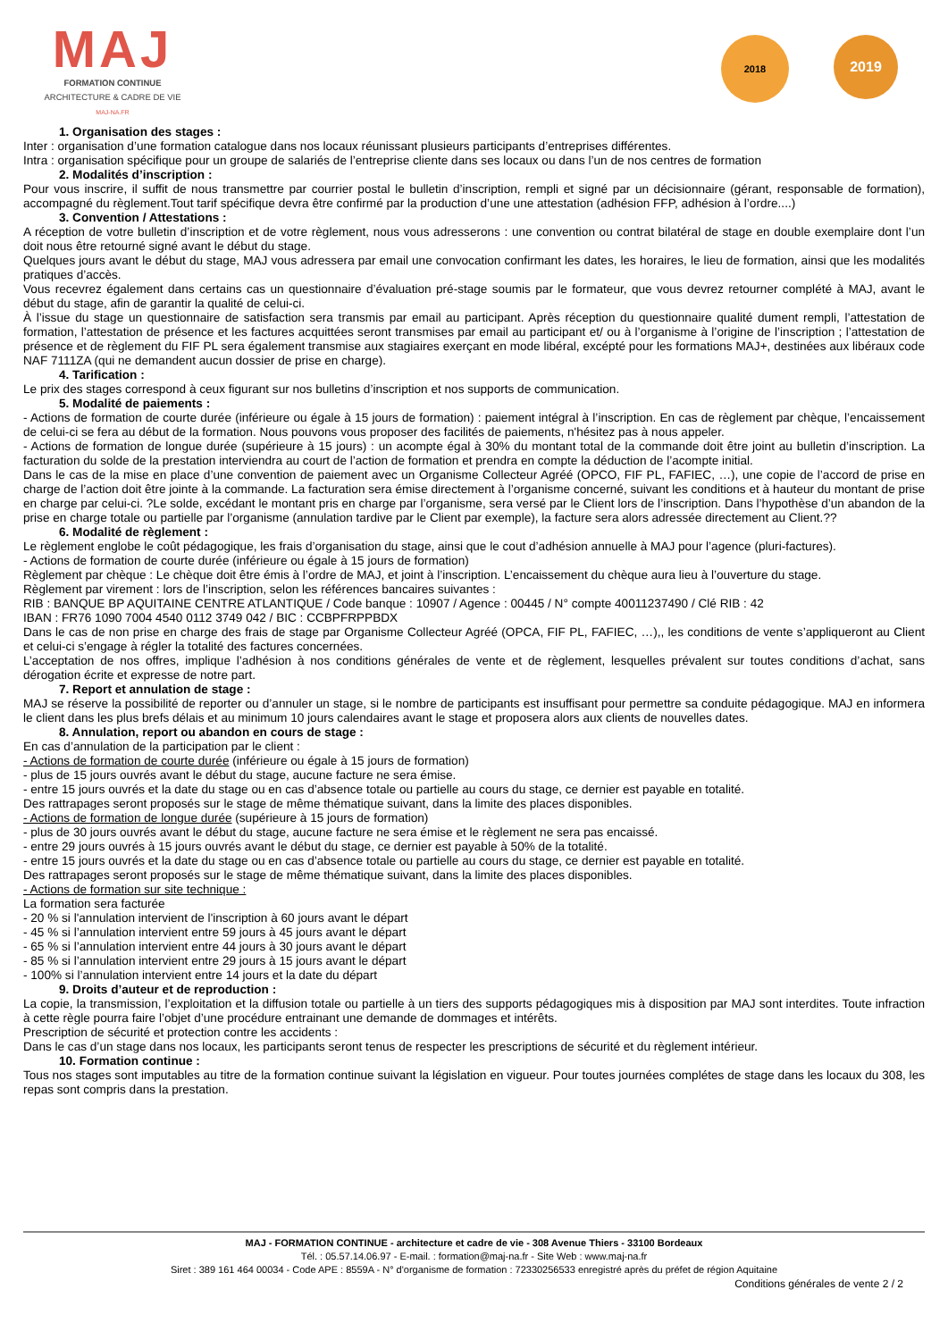MAJ
FORMATION CONTINUE
ARCHITECTURE & CADRE DE VIE
MAJ-NA.FR
2018
2019
1. Organisation des stages :
Inter : organisation d’une formation catalogue dans nos locaux réunissant plusieurs participants d’entreprises différentes.
Intra : organisation spécifique pour un groupe de salariés de l’entreprise cliente dans ses locaux ou dans l’un de nos centres de formation
2. Modalités d’inscription :
Pour vous inscrire, il suffit de nous transmettre par courrier postal le bulletin d’inscription, rempli et signé par un décisionnaire (gérant, responsable de formation), accompagné du règlement.Tout tarif spécifique devra être confirmé par la production d’une une attestation (adhésion FFP, adhésion à l’ordre....)
3. Convention / Attestations :
A réception de votre bulletin d’inscription et de votre règlement, nous vous adresserons : une convention ou contrat bilatéral de stage en double exemplaire dont l’un doit nous être retourné signé avant le début du stage.
Quelques jours avant le début du stage, MAJ vous adressera par email une convocation confirmant les dates, les horaires, le lieu de formation, ainsi que les modalités pratiques d’accès.
Vous recevrez également dans certains cas un questionnaire d’évaluation pré-stage soumis par le formateur, que vous devrez retourner complété à MAJ, avant le début du stage, afin de garantir la qualité de celui-ci.
À l’issue du stage un questionnaire de satisfaction sera transmis par email au participant. Après réception du questionnaire qualité dument rempli, l’attestation de formation, l’attestation de présence et les factures acquittées seront transmises par email au participant et/ ou à l’organisme à l’origine de l’inscription ; l’attestation de présence et de règlement du FIF PL sera également transmise aux stagiaires exerçant en mode libéral, excépté pour les formations MAJ+, destinées aux libéraux code NAF 7111ZA (qui ne demandent aucun dossier de prise en charge).
4. Tarification :
Le prix des stages correspond à ceux figurant sur nos bulletins d’inscription et nos supports de communication.
5. Modalité de paiements :
- Actions de formation de courte durée (inférieure ou égale à 15 jours de formation) : paiement intégral à l’inscription. En cas de règlement par chèque, l’encaissement de celui-ci se fera au début de la formation. Nous pouvons vous proposer des facilités de paiements, n'hésitez pas à nous appeler.
- Actions de formation de longue durée (supérieure à 15 jours) : un acompte égal à 30% du montant total de la commande doit être joint au bulletin d’inscription. La facturation du solde de la prestation interviendra au court de l’action de formation et prendra en compte la déduction de l’acompte initial.
Dans le cas de la mise en place d’une convention de paiement avec un Organisme Collecteur Agréé (OPCO, FIF PL, FAFIEC, …), une copie de l’accord de prise en charge de l’action doit être jointe à la commande. La facturation sera émise directement à l’organisme concerné, suivant les conditions et à hauteur du montant de prise en charge par celui-ci. ?Le solde, excédant le montant pris en charge par l’organisme, sera versé par le Client lors de l’inscription. Dans l’hypothèse d’un abandon de la prise en charge totale ou partielle par l’organisme (annulation tardive par le Client par exemple), la facture sera alors adressée directement au Client.??
6. Modalité de règlement :
Le règlement englobe le coût pédagogique, les frais d’organisation du stage, ainsi que le cout d’adhésion annuelle à MAJ pour l’agence (pluri-factures).
- Actions de formation de courte durée (inférieure ou égale à 15 jours de formation)
Règlement par chèque : Le chèque doit être émis à l’ordre de MAJ, et joint à l’inscription. L’encaissement du chèque aura lieu à l’ouverture du stage.
Règlement par virement : lors de l’inscription, selon les références bancaires suivantes :
RIB : BANQUE BP AQUITAINE CENTRE ATLANTIQUE / Code banque : 10907 / Agence : 00445 / N° compte 40011237490 / Clé RIB : 42
IBAN : FR76 1090 7004 4540 0112 3749 042 / BIC : CCBPFRPPBDX
Dans le cas de non prise en charge des frais de stage par Organisme Collecteur Agréé (OPCA, FIF PL, FAFIEC, …),, les conditions de vente s’appliqueront au Client et celui-ci s’engage à régler la totalité des factures concernées.
L’acceptation de nos offres, implique l’adhésion à nos conditions générales de vente et de règlement, lesquelles prévalent sur toutes conditions d’achat, sans dérogation écrite et expresse de notre part.
7. Report et annulation de stage :
MAJ se réserve la possibilité de reporter ou d’annuler un stage, si le nombre de participants est insuffisant pour permettre sa conduite pédagogique. MAJ en informera le client dans les plus brefs délais et au minimum 10 jours calendaires avant le stage et proposera alors aux clients de nouvelles dates.
8. Annulation, report ou abandon en cours de stage :
En cas d’annulation de la participation par le client :
- Actions de formation de courte durée (inférieure ou égale à 15 jours de formation)
- plus de 15 jours ouvrés avant le début du stage, aucune facture ne sera émise.
- entre 15 jours ouvrés et la date du stage ou en cas d’absence totale ou partielle au cours du stage, ce dernier est payable en totalité.
Des rattrapages seront proposés sur le stage de même thématique suivant, dans la limite des places disponibles.
- Actions de formation de longue durée (supérieure à 15 jours de formation)
- plus de 30 jours ouvrés avant le début du stage, aucune facture ne sera émise et le règlement ne sera pas encaissé.
- entre 29 jours ouvrés à 15 jours ouvrés avant le début du stage, ce dernier est payable à 50% de la totalité.
- entre 15 jours ouvrés et la date du stage ou en cas d’absence totale ou partielle au cours du stage, ce dernier est payable en totalité.
Des rattrapages seront proposés sur le stage de même thématique suivant, dans la limite des places disponibles.
- Actions de formation sur site technique :
La formation sera facturée
- 20 % si l'annulation intervient de l'inscription à 60 jours avant le départ
- 45 % si l’annulation intervient entre 59 jours à 45 jours avant le départ
- 65 % si l’annulation intervient entre 44 jours à 30 jours avant le départ
- 85 % si l’annulation intervient entre 29 jours à 15 jours avant le départ
- 100% si l’annulation intervient entre 14 jours et la date du départ
9. Droits d’auteur et de reproduction :
La copie, la transmission, l’exploitation et la diffusion totale ou partielle à un tiers des supports pédagogiques mis à disposition par MAJ sont interdites. Toute infraction à cette règle pourra faire l’objet d’une procédure entrainant une demande de dommages et intérêts.
Prescription de sécurité et protection contre les accidents :
Dans le cas d’un stage dans nos locaux, les participants seront tenus de respecter les prescriptions de sécurité et du règlement intérieur.
10. Formation continue :
Tous nos stages sont imputables au titre de la formation continue suivant la législation en vigueur. Pour toutes journées complétes de stage dans les locaux du 308, les repas sont compris dans la prestation.
MAJ - FORMATION CONTINUE - architecture et cadre de vie - 308 Avenue Thiers - 33100 Bordeaux
Tél. : 05.57.14.06.97 - E-mail. : formation@maj-na.fr - Site Web : www.maj-na.fr
Siret : 389 161 464 00034 - Code APE : 8559A - N° d'organisme de formation : 72330256533 enregistré après du préfet de région Aquitaine
Conditions générales de vente 2 / 2